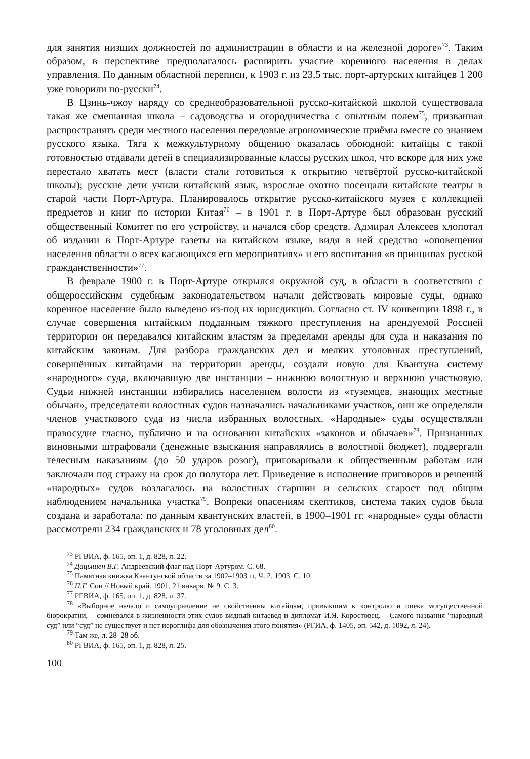для занятия низших должностей по администрации в области и на железной дороге»<sup>73</sup>. Таким образом, в перспективе предполагалось расширить участие коренного населения в делах управления. По данным областной переписи, к 1903 г. из 23,5 тыс. порт-артурских китайцев 1 200 уже говорили по-русски<sup>74</sup>.
В Цзинь-чжоу наряду со среднеобразовательной русско-китайской школой существовала такая же смешанная школа – садоводства и огородничества с опытным полем<sup>75</sup>, призванная распространять среди местного населения передовые агрономические приёмы вместе со знанием русского языка. Тяга к межкультурному общению оказалась обоюдной: китайцы с такой готовностью отдавали детей в специализированные классы русских школ, что вскоре для них уже перестало хватать мест (власти стали готовиться к открытию четвёртой русско-китайской школы); русские дети учили китайский язык, взрослые охотно посещали китайские театры в старой части Порт-Артура. Планировалось открытие русско-китайского музея с коллекцией предметов и книг по истории Китая<sup>76</sup> – в 1901 г. в Порт-Артуре был образован русский общественный Комитет по его устройству, и начался сбор средств. Адмирал Алексеев хлопотал об издании в Порт-Артуре газеты на китайском языке, видя в ней средство «оповещения населения области о всех касающихся его мероприятиях» и его воспитания «в принципах русской гражданственности»<sup>77</sup>.
В феврале 1900 г. в Порт-Артуре открылся окружной суд, в области в соответствии с общероссийским судебным законодательством начали действовать мировые суды, однако коренное население было выведено из-под их юрисдикции. Согласно ст. IV конвенции 1898 г., в случае совершения китайским подданным тяжкого преступления на арендуемой Россией территории он передавался китайским властям за пределами аренды для суда и наказания по китайским законам. Для разбора гражданских дел и мелких уголовных преступлений, совершённых китайцами на территории аренды, создали новую для Квантуна систему «народного» суда, включавшую две инстанции – нижнюю волостную и верхнюю участковую. Судьи нижней инстанции избирались населением волости из «туземцев, знающих местные обычаи», председатели волостных судов назначались начальниками участков, они же определяли членов участкового суда из числа избранных волостных. «Народные» суды осуществляли правосудие гласно, публично и на основании китайских «законов и обычаев»<sup>78</sup>. Признанных виновными штрафовали (денежные взыскания направлялись в волостной бюджет), подвергали телесным наказаниям (до 50 ударов розог), приговаривали к общественным работам или заключали под стражу на срок до полутора лет. Приведение в исполнение приговоров и решений «народных» судов возлагалось на волостных старшин и сельских старост под общим наблюдением начальника участка<sup>79</sup>. Вопреки опасениям скептиков, система таких судов была создана и заработала: по данным квантунских властей, в 1900–1901 гг. «народные» суды области рассмотрели 234 гражданских и 78 уголовных дел<sup>80</sup>.
<sup>73</sup> РГВИА, ф. 165, оп. 1, д. 828, л. 22.
<sup>74</sup> Дацышен В.Г. Андреевский флаг над Порт-Артуром. С. 68.
<sup>75</sup> Памятная книжка Квантунской области за 1902–1903 гг. Ч. 2. 1903. С. 10.
<sup>76</sup> П.Г. Сон // Новый край. 1901. 21 января. № 9. С. 3.
<sup>77</sup> РГВИА, ф. 165, оп. 1, д. 828, л. 37.
<sup>78</sup> «Выборное начало и самоуправление не свойственны китайцам, привыкшим к контролю и опеке могущественной бюрократии, – сомневался в жизненности этих судов видный китаевед и дипломат И.Я. Коростовец. – Самого названия “народный суд” или “суд” не существует и нет иероглифа для обозначения этого понятия» (РГИА, ф. 1405, оп. 542, д. 1092, л. 24).
<sup>79</sup> Там же, л. 28–28 об.
<sup>80</sup> РГВИА, ф. 165, оп. 1, д. 828, л. 25.
100